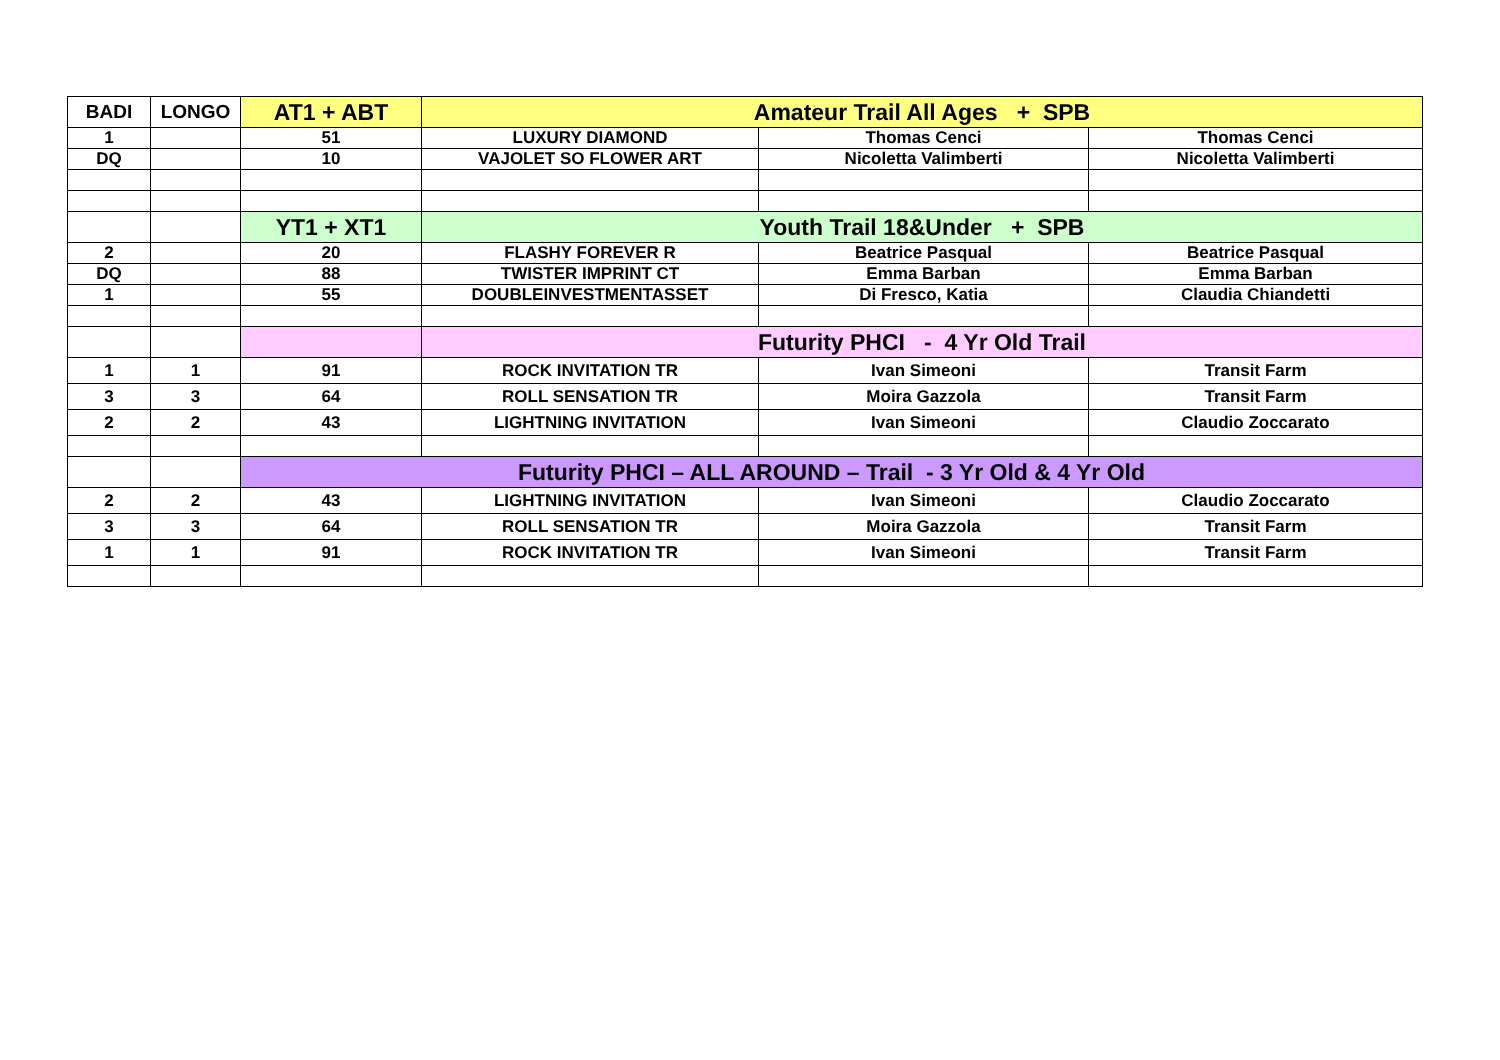| BADI | LONGO | AT1 + ABT | Amateur Trail All Ages + SPB | | |
| --- | --- | --- | --- | --- | --- |
| 1 | | 51 | LUXURY DIAMOND | Thomas Cenci | Thomas Cenci |
| DQ | | 10 | VAJOLET SO FLOWER ART | Nicoletta Valimberti | Nicoletta Valimberti |
| | | YT1 + XT1 | Youth Trail 18&Under + SPB | | |
| 2 | | 20 | FLASHY FOREVER R | Beatrice Pasqual | Beatrice Pasqual |
| DQ | | 88 | TWISTER IMPRINT CT | Emma Barban | Emma Barban |
| 1 | | 55 | DOUBLEINVESTMENTASSET | Di Fresco, Katia | Claudia Chiandetti |
| | | | Futurity PHCI - 4 Yr Old Trail | | |
| 1 | 1 | 91 | ROCK INVITATION TR | Ivan Simeoni | Transit Farm |
| 3 | 3 | 64 | ROLL SENSATION TR | Moira Gazzola | Transit Farm |
| 2 | 2 | 43 | LIGHTNING INVITATION | Ivan Simeoni | Claudio Zoccarato |
| | | Futurity PHCI – ALL AROUND – Trail - 3 Yr Old & 4 Yr Old | | | |
| 2 | 2 | 43 | LIGHTNING INVITATION | Ivan Simeoni | Claudio Zoccarato |
| 3 | 3 | 64 | ROLL SENSATION TR | Moira Gazzola | Transit Farm |
| 1 | 1 | 91 | ROCK INVITATION TR | Ivan Simeoni | Transit Farm |